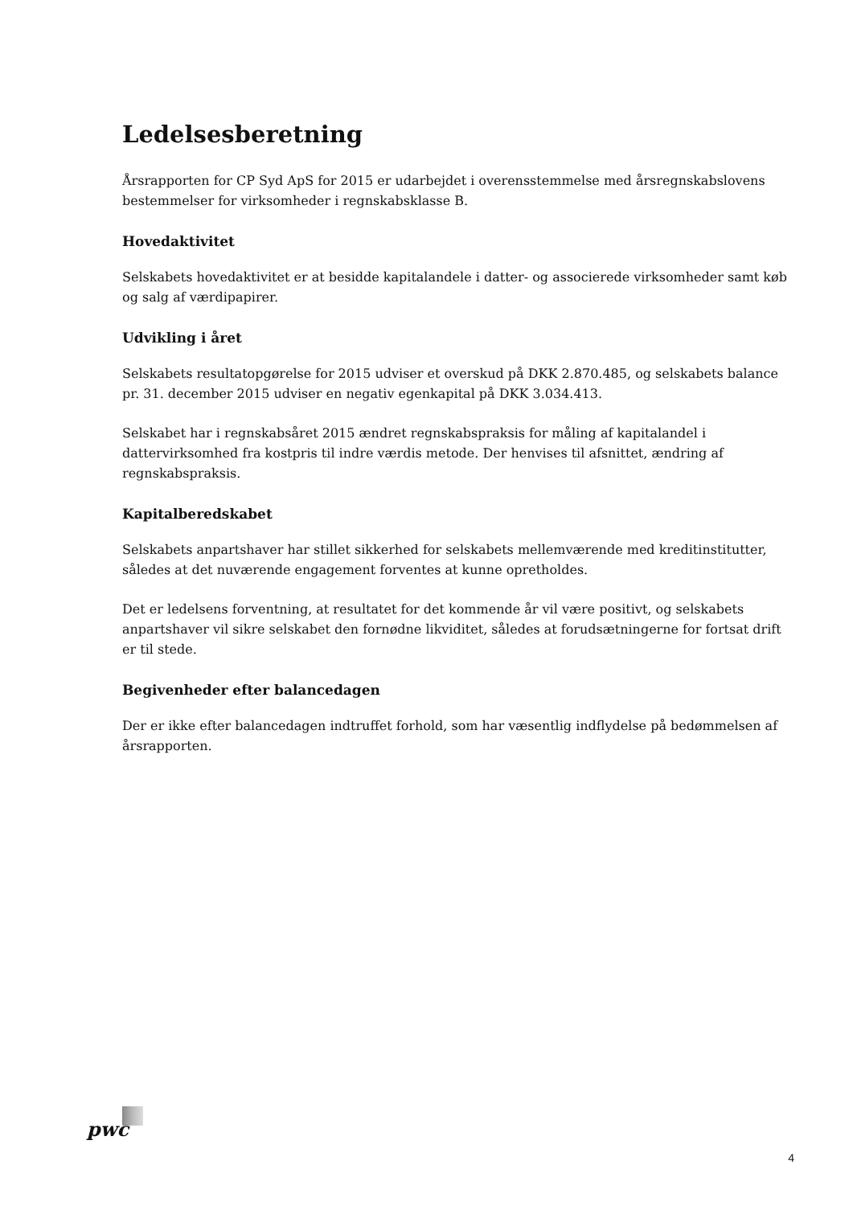Ledelsesberetning
Årsrapporten for CP Syd ApS for 2015 er udarbejdet i overensstemmelse med årsregnskabslovens bestem­melser for virksomheder i regnskabsklasse B.
Hovedaktivitet
Selskabets hovedaktivitet er at besidde kapitalandele i datter- og associerede virksomheder samt køb og salg af værdipapirer.
Udvikling i året
Selskabets resultatopgørelse for 2015 udviser et overskud på DKK 2.870.485, og selskabets balance pr. 31. december 2015 udviser en negativ egenkapital på DKK 3.034.413.
Selskabet har i regnskabsåret 2015 ændret regnskabspraksis for måling af kapitalandel i dattervirksomhed fra kostpris til indre værdis metode. Der henvises til afsnittet, ændring af regnskabspraksis.
Kapitalberedskabet
Selskabets anpartshaver har stillet sikkerhed for selskabets mellemværende med kreditinstitutter, således at det nuværende engagement forventes at kunne opretholdes.
Det er ledelsens forventning, at resultatet for det kommende år vil være positivt, og selskabets anparts­haver vil sikre selskabet den fornødne likviditet, således at forudsætningerne for fortsat drift er til stede.
Begivenheder efter balancedagen
Der er ikke efter balancedagen indtruffet forhold, som har væsentlig indflydelse på bedømmelsen af års­rapporten.
pwc
4